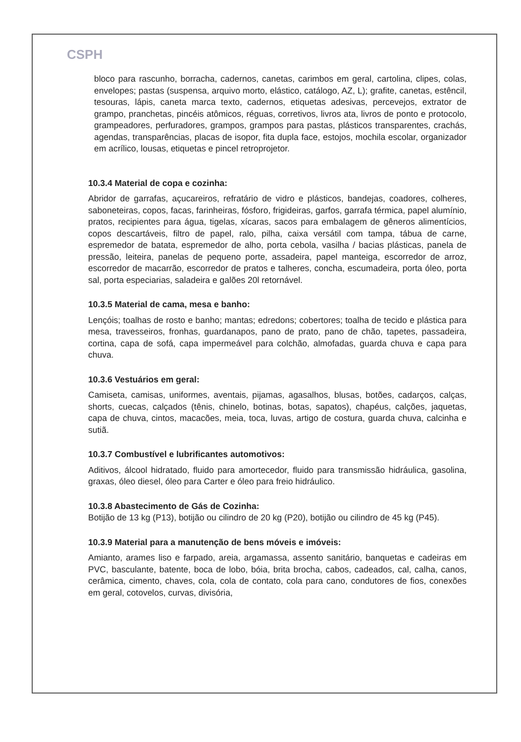CSPH
bloco para rascunho, borracha, cadernos, canetas, carimbos em geral, cartolina, clipes, colas, envelopes; pastas (suspensa, arquivo morto, elástico, catálogo, AZ, L); grafite, canetas, estêncil, tesouras, lápis, caneta marca texto, cadernos, etiquetas adesivas, percevejos, extrator de grampo, pranchetas, pincéis atômicos, réguas, corretivos, livros ata, livros de ponto e protocolo, grampeadores, perfuradores, grampos, grampos para pastas, plásticos transparentes, crachás, agendas, transparências, placas de isopor, fita dupla face, estojos, mochila escolar, organizador em acrílico, lousas, etiquetas e pincel retroprojetor.
10.3.4 Material de copa e cozinha:
Abridor de garrafas, açucareiros, refratário de vidro e plásticos, bandejas, coadores, colheres, saboneteiras, copos, facas, farinheiras, fósforo, frigideiras, garfos, garrafa térmica, papel alumínio, pratos, recipientes para água, tigelas, xícaras, sacos para embalagem de gêneros alimentícios, copos descartáveis, filtro de papel, ralo, pilha, caixa versátil com tampa, tábua de carne, espremedor de batata, espremedor de alho, porta cebola, vasilha / bacias plásticas, panela de pressão, leiteira, panelas de pequeno porte, assadeira, papel manteiga, escorredor de arroz, escorredor de macarrão, escorredor de pratos e talheres, concha, escumadeira, porta óleo, porta sal, porta especiarias, saladeira e galões 20l retornável.
10.3.5 Material de cama, mesa e banho:
Lençóis; toalhas de rosto e banho; mantas; edredons; cobertores; toalha de tecido e plástica para mesa, travesseiros, fronhas, guardanapos, pano de prato, pano de chão, tapetes, passadeira, cortina, capa de sofá, capa impermeável para colchão, almofadas, guarda chuva e capa para chuva.
10.3.6 Vestuários em geral:
Camiseta, camisas, uniformes, aventais, pijamas, agasalhos, blusas, botões, cadarços, calças, shorts, cuecas, calçados (tênis, chinelo, botinas, botas, sapatos), chapéus, calções, jaquetas, capa de chuva, cintos, macacões, meia, toca, luvas, artigo de costura, guarda chuva, calcinha e sutiã.
10.3.7 Combustível e lubrificantes automotivos:
Aditivos, álcool hidratado, fluido para amortecedor, fluido para transmissão hidráulica, gasolina, graxas, óleo diesel, óleo para Carter e óleo para freio hidráulico.
10.3.8 Abastecimento de Gás de Cozinha:
Botijão de 13 kg (P13), botijão ou cilindro de 20 kg (P20), botijão ou cilindro de 45 kg (P45).
10.3.9 Material para a manutenção de bens móveis e imóveis:
Amianto, arames liso e farpado, areia, argamassa, assento sanitário, banquetas e cadeiras em PVC, basculante, batente, boca de lobo, bóia, brita brocha, cabos, cadeados, cal, calha, canos, cerâmica, cimento, chaves, cola, cola de contato, cola para cano, condutores de fios, conexões em geral, cotovelos, curvas, divisória,